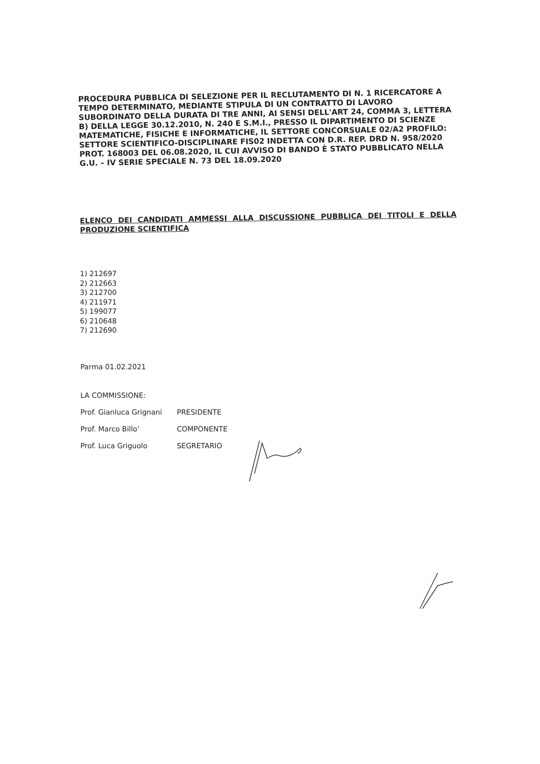PROCEDURA PUBBLICA DI SELEZIONE PER IL RECLUTAMENTO DI N. 1 RICERCATORE A TEMPO DETERMINATO, MEDIANTE STIPULA DI UN CONTRATTO DI LAVORO SUBORDINATO DELLA DURATA DI TRE ANNI, AI SENSI DELL'ART 24, COMMA 3, LETTERA B) DELLA LEGGE 30.12.2010, N. 240 E S.M.I., PRESSO IL DIPARTIMENTO DI SCIENZE MATEMATICHE, FISICHE E INFORMATICHE, IL SETTORE CONCORSUALE 02/A2 PROFILO: SETTORE SCIENTIFICO-DISCIPLINARE FIS02 INDETTA CON D.R. REP. DRD N. 958/2020 PROT. 168003 DEL 06.08.2020, IL CUI AVVISO DI BANDO È STATO PUBBLICATO NELLA G.U. – IV SERIE SPECIALE N. 73 DEL 18.09.2020
ELENCO DEI CANDIDATI AMMESSI ALLA DISCUSSIONE PUBBLICA DEI TITOLI E DELLA PRODUZIONE SCIENTIFICA
1) 212697
2) 212663
3) 212700
4) 211971
5) 199077
6) 210648
7) 212690
Parma 01.02.2021
LA COMMISSIONE:
Prof. Gianluca Grignani PRESIDENTE
Prof. Marco Billo' COMPONENTE
Prof. Luca Griguolo SEGRETARIO